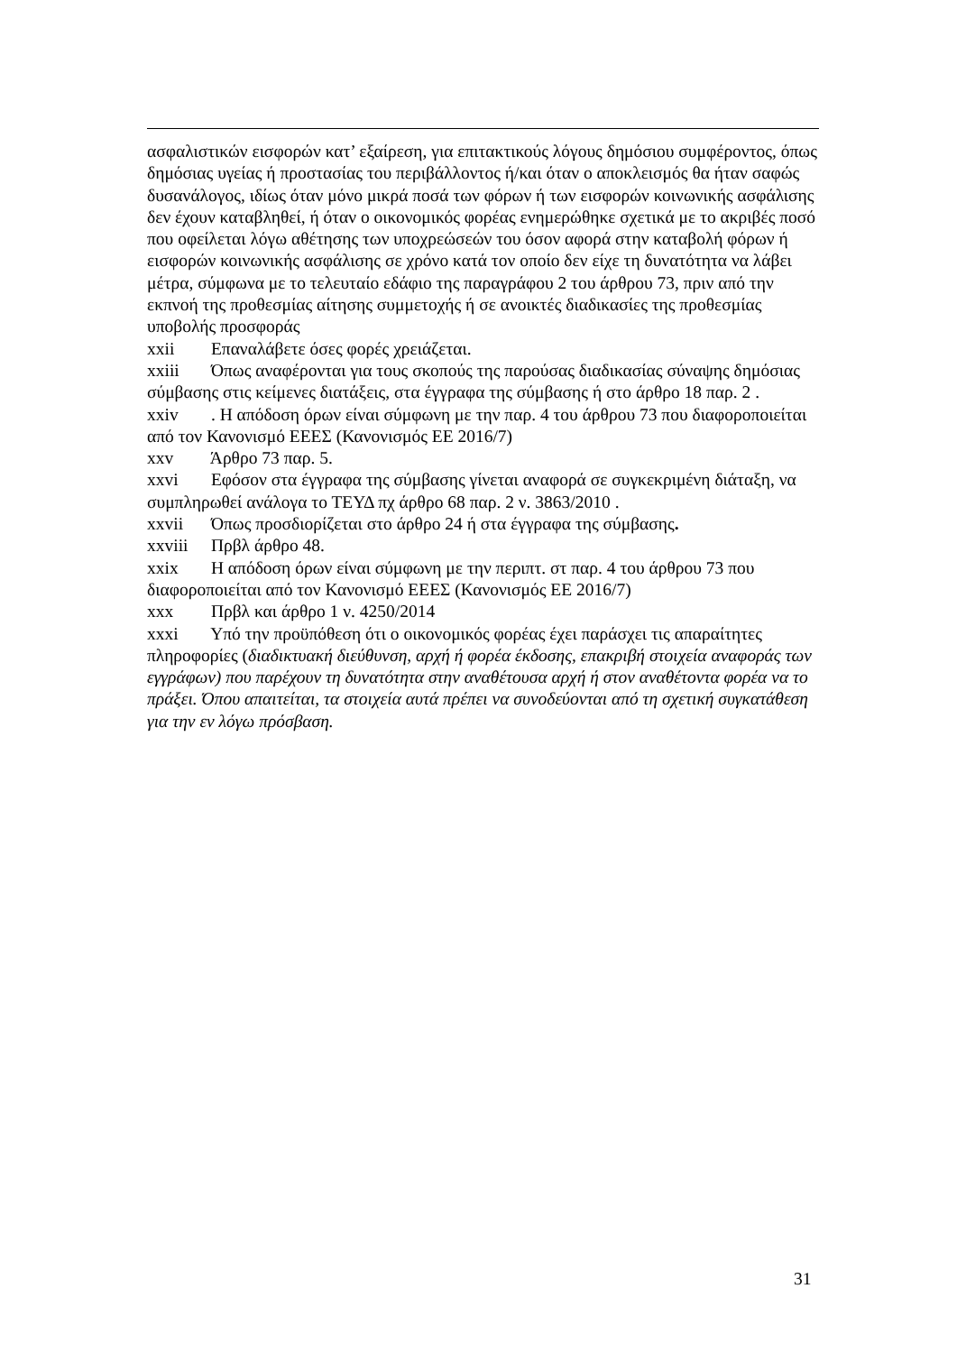ασφαλιστικών εισφορών κατ’ εξαίρεση, για επιτακτικούς λόγους δημόσιου συμφέροντος, όπως δημόσιας υγείας ή προστασίας του περιβάλλοντος ή/και όταν ο αποκλεισμός θα ήταν σαφώς δυσανάλογος, ιδίως όταν μόνο μικρά ποσά των φόρων ή των εισφορών κοινωνικής ασφάλισης δεν έχουν καταβληθεί, ή όταν ο οικονομικός φορέας ενημερώθηκε σχετικά με το ακριβές ποσό που οφείλεται λόγω αθέτησης των υποχρεώσεών του όσον αφορά στην καταβολή φόρων ή εισφορών κοινωνικής ασφάλισης σε χρόνο κατά τον οποίο δεν είχε τη δυνατότητα να λάβει μέτρα, σύμφωνα με το τελευταίο εδάφιο της παραγράφου 2 του άρθρου 73, πριν από την εκπνοή της προθεσμίας αίτησης συμμετοχής ή σε ανοικτές διαδικασίες της προθεσμίας υποβολής προσφοράς
xxii Επαναλάβετε όσες φορές χρειάζεται.
xxiii Όπως αναφέρονται για τους σκοπούς της παρούσας διαδικασίας σύναψης δημόσιας σύμβασης στις κείμενες διατάξεις, στα έγγραφα της σύμβασης ή στο άρθρο 18 παρ. 2 .
xxiv . Η απόδοση όρων είναι σύμφωνη με την παρ. 4 του άρθρου 73 που διαφοροποιείται από τον Κανονισμό ΕΕΕΣ (Κανονισμός ΕΕ 2016/7)
xxv Άρθρο 73 παρ. 5.
xxvi Εφόσον στα έγγραφα της σύμβασης γίνεται αναφορά σε συγκεκριμένη διάταξη, να συμπληρωθεί ανάλογα το ΤΕΥΔ πχ άρθρο 68 παρ. 2 ν. 3863/2010 .
xxvii Όπως προσδιορίζεται στο άρθρο 24 ή στα έγγραφα της σύμβασης.
xxviii Πρβλ άρθρο 48.
xxix Η απόδοση όρων είναι σύμφωνη με την περιπτ. στ παρ. 4 του άρθρου 73 που διαφοροποιείται από τον Κανονισμό ΕΕΕΣ (Κανονισμός ΕΕ 2016/7)
xxx Πρβλ και άρθρο 1 ν. 4250/2014
xxxi Υπό την προϋπόθεση ότι ο οικονομικός φορέας έχει παράσχει τις απαραίτητες πληροφορίες (διαδικτυακή διεύθυνση, αρχή ή φορέα έκδοσης, επακριβή στοιχεία αναφοράς των εγγράφων) που παρέχουν τη δυνατότητα στην αναθέτουσα αρχή ή στον αναθέτοντα φορέα να το πράξει. Όπου απαιτείται, τα στοιχεία αυτά πρέπει να συνοδεύονται από τη σχετική συγκατάθεση για την εν λόγω πρόσβαση.
31